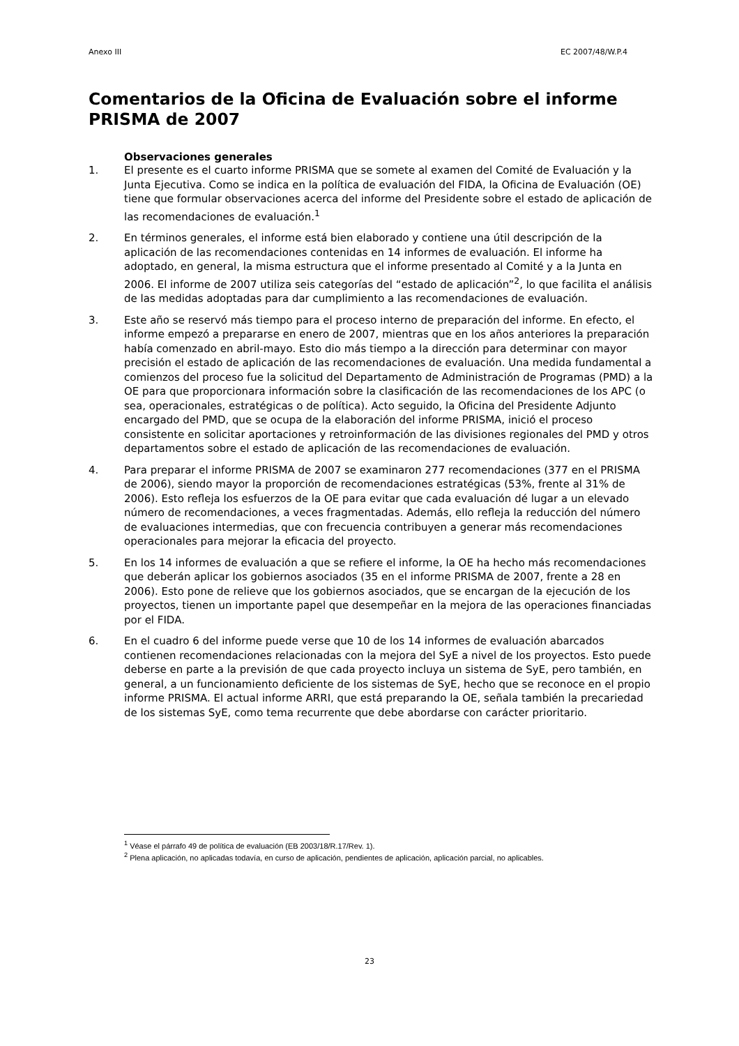Anexo III EC 2007/48/W.P.4
Comentarios de la Oficina de Evaluación sobre el informe PRISMA de 2007
Observaciones generales
1. El presente es el cuarto informe PRISMA que se somete al examen del Comité de Evaluación y la Junta Ejecutiva. Como se indica en la política de evaluación del FIDA, la Oficina de Evaluación (OE) tiene que formular observaciones acerca del informe del Presidente sobre el estado de aplicación de las recomendaciones de evaluación.<sup>1</sup>
2. En términos generales, el informe está bien elaborado y contiene una útil descripción de la aplicación de las recomendaciones contenidas en 14 informes de evaluación. El informe ha adoptado, en general, la misma estructura que el informe presentado al Comité y a la Junta en 2006. El informe de 2007 utiliza seis categorías del “estado de aplicación”<sup>2</sup>, lo que facilita el análisis de las medidas adoptadas para dar cumplimiento a las recomendaciones de evaluación.
3. Este año se reservó más tiempo para el proceso interno de preparación del informe. En efecto, el informe empezó a prepararse en enero de 2007, mientras que en los años anteriores la preparación había comenzado en abril-mayo. Esto dio más tiempo a la dirección para determinar con mayor precisión el estado de aplicación de las recomendaciones de evaluación. Una medida fundamental a comienzos del proceso fue la solicitud del Departamento de Administración de Programas (PMD) a la OE para que proporcionara información sobre la clasificación de las recomendaciones de los APC (o sea, operacionales, estratégicas o de política). Acto seguido, la Oficina del Presidente Adjunto encargado del PMD, que se ocupa de la elaboración del informe PRISMA, inició el proceso consistente en solicitar aportaciones y retroinformación de las divisiones regionales del PMD y otros departamentos sobre el estado de aplicación de las recomendaciones de evaluación.
4. Para preparar el informe PRISMA de 2007 se examinaron 277 recomendaciones (377 en el PRISMA de 2006), siendo mayor la proporción de recomendaciones estratégicas (53%, frente al 31% de 2006). Esto refleja los esfuerzos de la OE para evitar que cada evaluación dé lugar a un elevado número de recomendaciones, a veces fragmentadas. Además, ello refleja la reducción del número de evaluaciones intermedias, que con frecuencia contribuyen a generar más recomendaciones operacionales para mejorar la eficacia del proyecto.
5. En los 14 informes de evaluación a que se refiere el informe, la OE ha hecho más recomendaciones que deberán aplicar los gobiernos asociados (35 en el informe PRISMA de 2007, frente a 28 en 2006). Esto pone de relieve que los gobiernos asociados, que se encargan de la ejecución de los proyectos, tienen un importante papel que desempeñar en la mejora de las operaciones financiadas por el FIDA.
6. En el cuadro 6 del informe puede verse que 10 de los 14 informes de evaluación abarcados contienen recomendaciones relacionadas con la mejora del SyE a nivel de los proyectos. Esto puede deberse en parte a la previsión de que cada proyecto incluya un sistema de SyE, pero también, en general, a un funcionamiento deficiente de los sistemas de SyE, hecho que se reconoce en el propio informe PRISMA. El actual informe ARRI, que está preparando la OE, señala también la precariedad de los sistemas SyE, como tema recurrente que debe abordarse con carácter prioritario.
<sup>1</sup> Véase el párrafo 49 de política de evaluación (EB 2003/18/R.17/Rev. 1).
<sup>2</sup> Plena aplicación, no aplicadas todavía, en curso de aplicación, pendientes de aplicación, aplicación parcial, no aplicables.
23